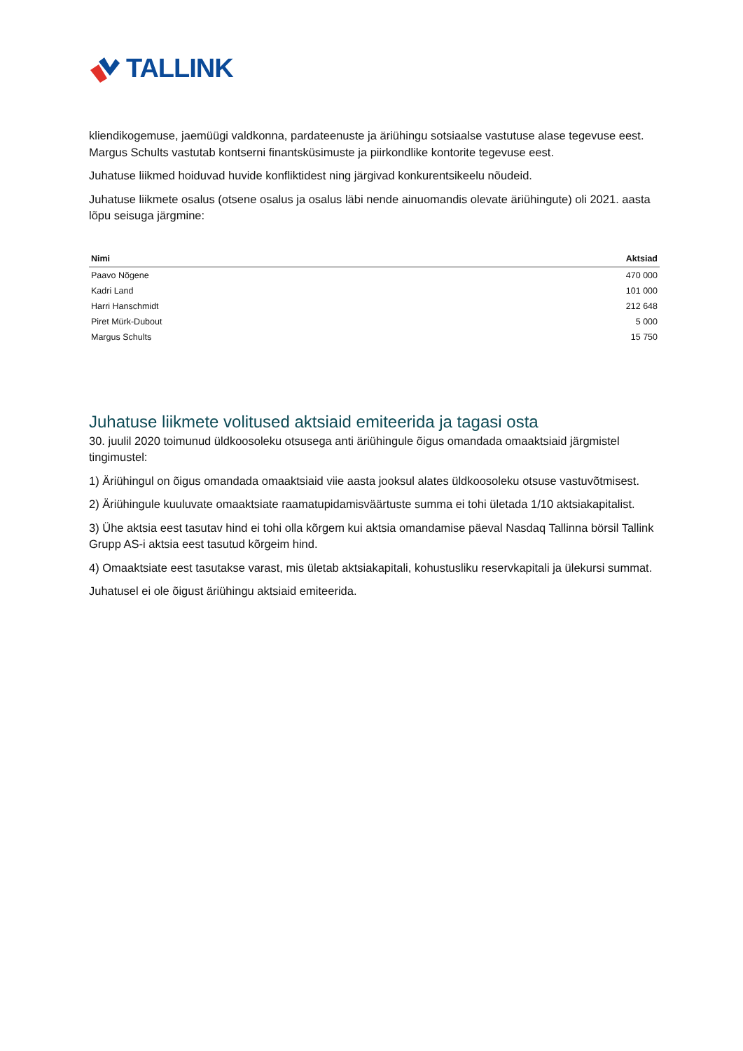TALLINK
kliendikogemuse, jaemüügi valdkonna, pardateenuste ja äriühingu sotsiaalse vastutuse alase tegevuse eest. Margus Schults vastutab kontserni finantsküsimuste ja piirkondlike kontorite tegevuse eest.
Juhatuse liikmed hoiduvad huvide konfliktidest ning järgivad konkurentsikeelu nõudeid.
Juhatuse liikmete osalus (otsene osalus ja osalus läbi nende ainuomandis olevate äriühingute) oli 2021. aasta lõpu seisuga järgmine:
| Nimi | Aktsiad |
| --- | --- |
| Paavo Nõgene | 470 000 |
| Kadri Land | 101 000 |
| Harri Hanschmidt | 212 648 |
| Piret Mürk-Dubout | 5 000 |
| Margus Schults | 15 750 |
Juhatuse liikmete volitused aktsiaid emiteerida ja tagasi osta
30. juulil 2020 toimunud üldkoosoleku otsusega anti äriühingule õigus omandada omaaktsiaid järgmistel tingimustel:
1) Äriühingul on õigus omandada omaaktsiaid viie aasta jooksul alates üldkoosoleku otsuse vastuvõtmisest.
2) Äriühingule kuuluvate omaaktsiate raamatupidamisväärtuste summa ei tohi ületada 1/10 aktsiakapitalist.
3) Ühe aktsia eest tasutav hind ei tohi olla kõrgem kui aktsia omandamise päeval Nasdaq Tallinna börsil Tallink Grupp AS-i aktsia eest tasutud kõrgeim hind.
4) Omaaktsiate eest tasutakse varast, mis ületab aktsiakapitali, kohustusliku reservkapitali ja ülekursi summat.
Juhatusel ei ole õigust äriühingu aktsiaid emiteerida.